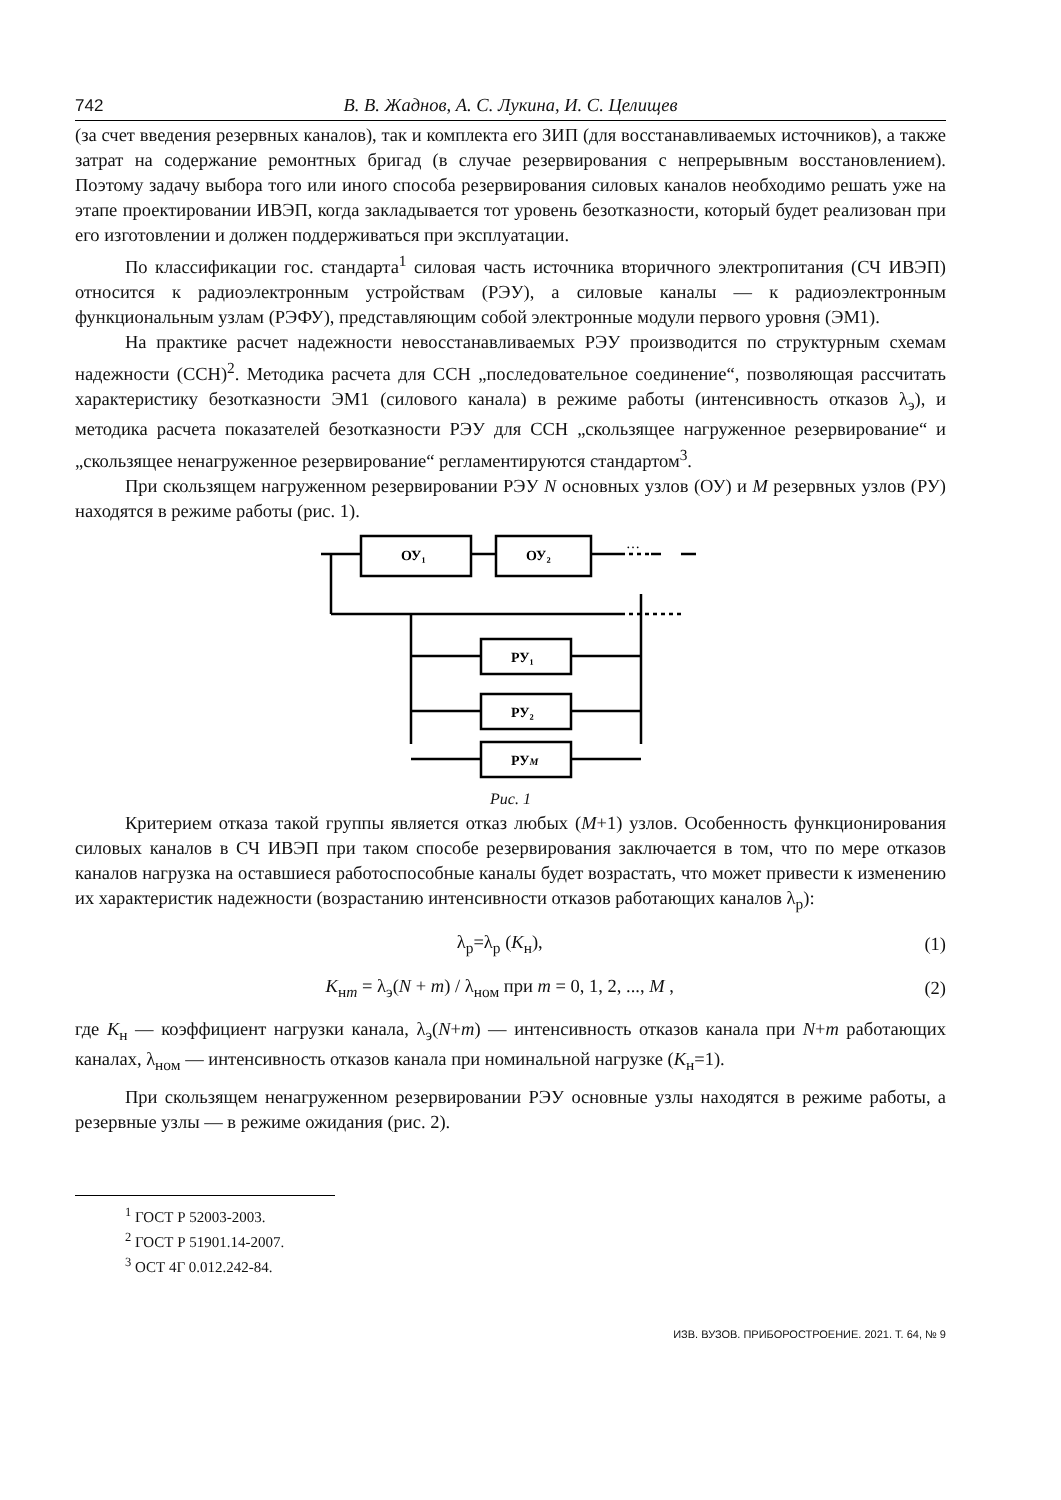742 В. В. Жаднов, А. С. Лукина, И. С. Целищев
(за счет введения резервных каналов), так и комплекта его ЗИП (для восстанавливаемых источников), а также затрат на содержание ремонтных бригад (в случае резервирования с непрерывным восстановлением). Поэтому задачу выбора того или иного способа резервирования силовых каналов необходимо решать уже на этапе проектировании ИВЭП, когда закладывается тот уровень безотказности, который будет реализован при его изготовлении и должен поддерживаться при эксплуатации.
По классификации гос. стандарта<sup>1</sup> силовая часть источника вторичного электропитания (СЧ ИВЭП) относится к радиоэлектронным устройствам (РЭУ), а силовые каналы — к радиоэлектронным функциональным узлам (РЭФУ), представляющим собой электронные модули первого уровня (ЭМ1).
На практике расчет надежности невосстанавливаемых РЭУ производится по структурным схемам надежности (ССН)<sup>2</sup>. Методика расчета для ССН „последовательное соединение“, позволяющая рассчитать характеристику безотказности ЭМ1 (силового канала) в режиме работы (интенсивность отказов λ<sub>э</sub>), и методика расчета показателей безотказности РЭУ для ССН „скользящее нагруженное резервирование“ и „скользящее ненагруженное резервирование“ регламентируются стандартом<sup>3</sup>.
При скользящем нагруженном резервировании РЭУ N основных узлов (ОУ) и M резервных узлов (РУ) находятся в режиме работы (рис. 1).
ОУ₁
ОУ₂
РУ₁
РУ₂
РУM
…
Рис. 1
Критерием отказа такой группы является отказ любых (M+1) узлов. Особенность функционирования силовых каналов в СЧ ИВЭП при таком способе резервирования заключается в том, что по мере отказов каналов нагрузка на оставшиеся работоспособные каналы будет возрастать, что может привести к изменению их характеристик надежности (возрастанию интенсивности отказов работающих каналов λ<sub>р</sub>):
λ<sub>р</sub>=λ<sub>р</sub> (K<sub>н</sub>), (1)
K<sub>нm</sub> = λ<sub>э</sub>(N + m) / λ<sub>ном</sub> при m = 0, 1, 2, ..., M , (2)
где K<sub>н</sub> — коэффициент нагрузки канала, λ<sub>э</sub>(N+m) — интенсивность отказов канала при N+m работающих каналах, λ<sub>ном</sub> — интенсивность отказов канала при номинальной нагрузке (K<sub>н</sub>=1).
При скользящем ненагруженном резервировании РЭУ основные узлы находятся в режиме работы, а резервные узлы — в режиме ожидания (рис. 2).
<sup>1</sup> ГОСТ Р 52003-2003.
<sup>2</sup> ГОСТ Р 51901.14-2007.
<sup>3</sup> ОСТ 4Г 0.012.242-84.
ИЗВ. ВУЗОВ. ПРИБОРОСТРОЕНИЕ. 2021. Т. 64, № 9